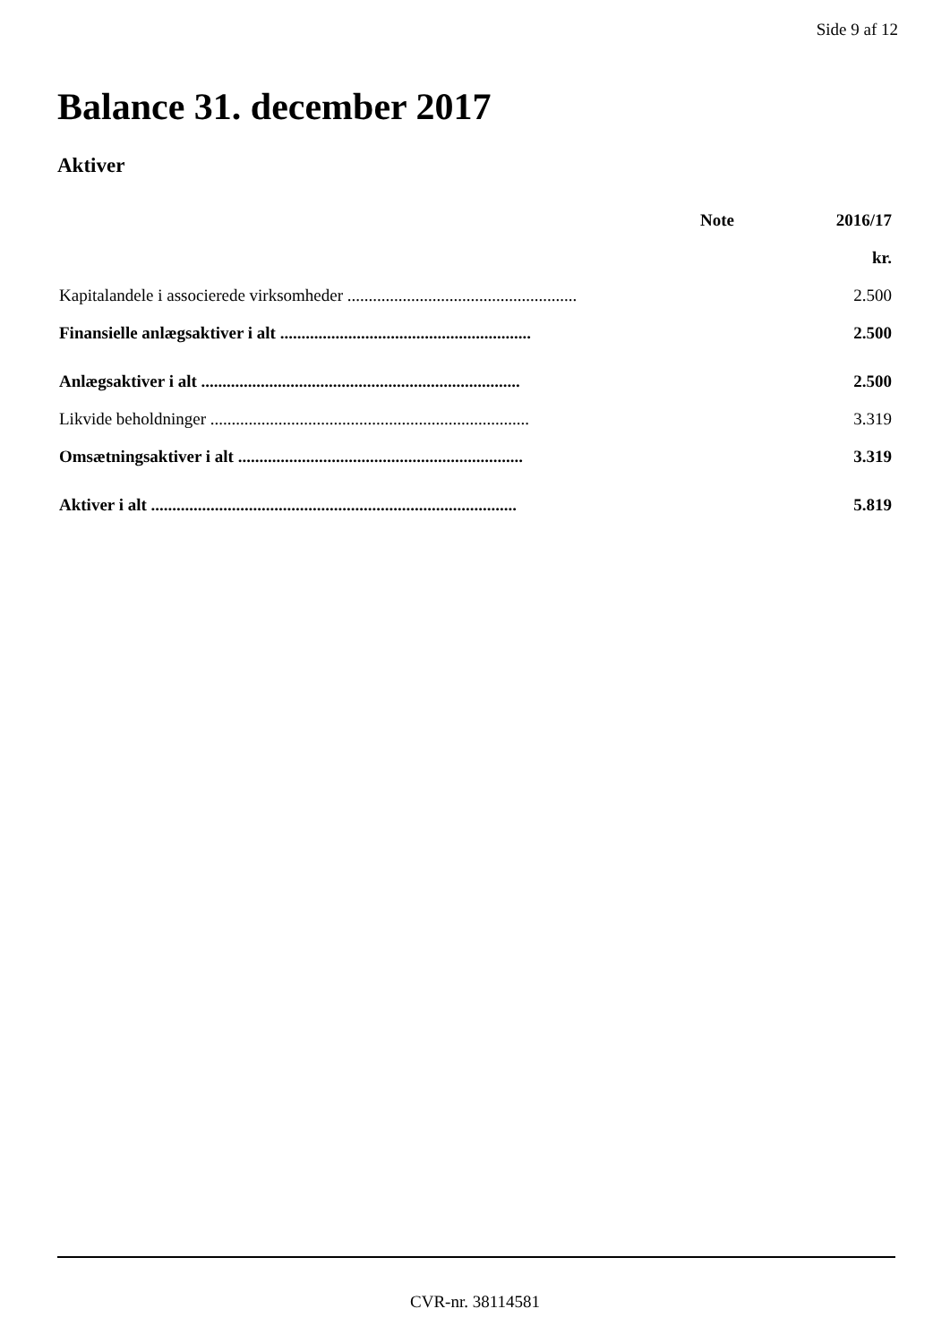Side 9 af 12
Balance 31. december 2017
Aktiver
| | Note | 2016/17 |
| --- | --- | --- |
| | | kr. |
| Kapitalandele i associerede virksomheder ...................................................... | | 2.500 |
| Finansielle anlægsaktiver i alt ........................................................... | | 2.500 |
| Anlægsaktiver i alt ........................................................................... | | 2.500 |
| Likvide beholdninger ........................................................................... | | 3.319 |
| Omsætningsaktiver i alt ................................................................... | | 3.319 |
| Aktiver i alt ...................................................................................... | | 5.819 |
CVR-nr. 38114581